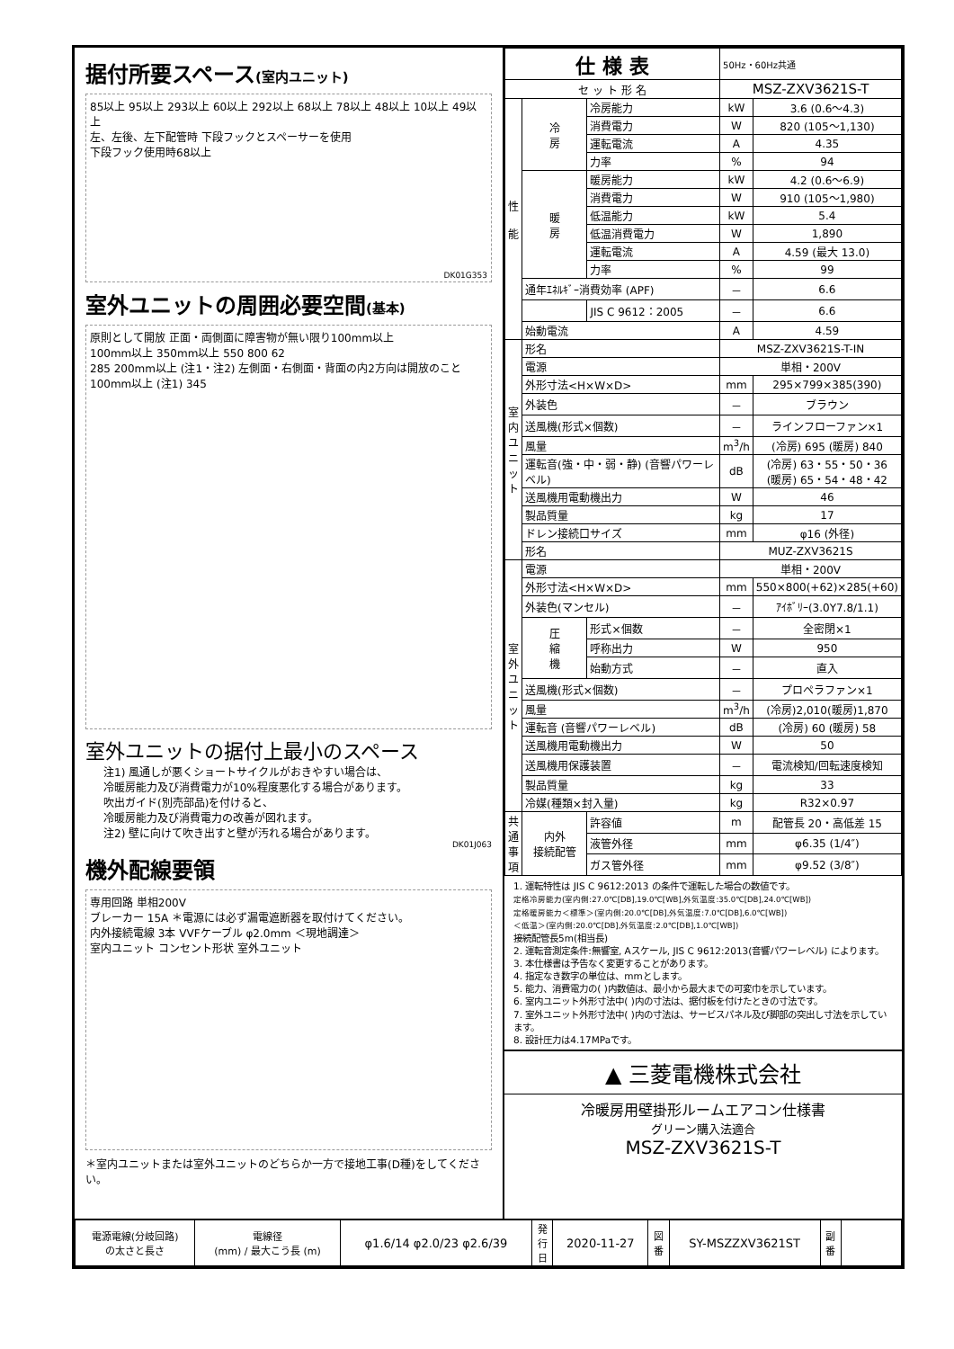据付所要スペース(室内ユニット)
85以上 95以上 293以上 60以上 292以上 68以上 78以上 48以上 10以上 49以上
左、左後、左下配管時 下段フックとスペーサーを使用
下段フック使用時68以上
DK01G353
室外ユニットの周囲必要空間(基本)
原則として開放 正面・両側面に障害物が無い限り100mm以上
100mm以上 350mm以上 550 800 62
285 200mm以上 (注1・注2) 左側面・右側面・背面の内2方向は開放のこと 100mm以上 (注1) 345
室外ユニットの据付上最小のスペース
注1) 風通しが悪くショートサイクルがおきやすい場合は、
冷暖房能力及び消費電力が10%程度悪化する場合があります。
吹出ガイド(別売部品)を付けると、
冷暖房能力及び消費電力の改善が図れます。
注2) 壁に向けて吹き出すと壁が汚れる場合があります。
DK01J063
機外配線要領
専用回路 単相200V
ブレーカー 15A ＊電源には必ず漏電遮断器を取付けてください。
内外接続電線 3本 VVFケーブル φ2.0mm ＜現地調達＞
室内ユニット コンセント形状 室外ユニット
＊室内ユニットまたは室外ユニットのどちらか一方で接地工事(D種)をしてください。
| 仕 様 表 | | | | 50Hz・60Hz共通 | |
| セ ッ ト 形 名 | | | | MSZ-ZXV3621S-T | |
| 性 能 | 冷 房 | 冷房能力 | | kW | 3.6 (0.6～4.3) |
| | | 消費電力 | | W | 820 (105～1,130) |
| | | 運転電流 | | A | 4.35 |
| | | 力率 | | % | 94 |
| | 暖 房 | 暖房能力 | | kW | 4.2 (0.6～6.9) |
| | | 消費電力 | | W | 910 (105～1,980) |
| | | 低温能力 | | kW | 5.4 |
| | | 低温消費電力 | | W | 1,890 |
| | | 運転電流 | | A | 4.59 (最大 13.0) |
| | | 力率 | | % | 99 |
| | 通年ｴﾈﾙｷﾞｰ消費効率 (APF) | | | － | 6.6 |
| | | JIS C 9612：2005 | | － | 6.6 |
| | 始動電流 | | | A | 4.59 |
| 室 内 ユ ニ ッ ト | 形名 | | | MSZ-ZXV3621S-T-IN | |
| | 電源 | | | 単相・200V | |
| | 外形寸法<H×W×D> | | | mm | 295×799×385(390) |
| | 外装色 | | | － | ブラウン |
| | 送風機(形式×個数) | | | － | ラインフローファン×1 |
| | 風量 | | | m<sup>3</sup>/h | (冷房) 695 (暖房) 840 |
| | 運転音(強・中・弱・静) (音響パワーレベル) | | | dB | (冷房) 63・55・50・36 (暖房) 65・54・48・42 |
| | 送風機用電動機出力 | | | W | 46 |
| | 製品質量 | | | kg | 17 |
| | ドレン接続口サイズ | | | mm | φ16 (外径) |
| | 形名 | | | MUZ-ZXV3621S | |
| 室 外 ユ ニ ッ ト | 電源 | | | 単相・200V | |
| | 外形寸法<H×W×D> | | | mm | 550×800(+62)×285(+60) |
| | 外装色(マンセル) | | | － | ｱｲﾎﾞﾘｰ(3.0Y7.8/1.1) |
| | 圧 縮 機 | 形式×個数 | | － | 全密閉×1 |
| | | 呼称出力 | | W | 950 |
| | | 始動方式 | | － | 直入 |
| | 送風機(形式×個数) | | | － | プロペラファン×1 |
| | 風量 | | | m<sup>3</sup>/h | (冷房)2,010(暖房)1,870 |
| | 運転音 (音響パワーレベル) | | | dB | (冷房) 60 (暖房) 58 |
| | 送風機用電動機出力 | | | W | 50 |
| | 送風機用保護装置 | | | － | 電流検知/回転速度検知 |
| | 製品質量 | | | kg | 33 |
| | 冷媒(種類×封入量) | | | kg | R32×0.97 |
| 共 通 事 項 | 内外 接続配管 | | 許容値 | m | 配管長 20・高低差 15 |
| | | | 液管外径 | mm | φ6.35 (1/4″) |
| | | | ガス管外径 | mm | φ9.52 (3/8″) |
1. 運転特性は JIS C 9612:2013 の条件で運転した場合の数値です。
定格冷房能力(室内側:27.0℃[DB],19.0℃[WB],外気温度:35.0℃[DB],24.0℃[WB])
定格暖房能力＜標準＞(室内側:20.0℃[DB],外気温度:7.0℃[DB],6.0℃[WB])
＜低温＞(室内側:20.0℃[DB],外気温度:2.0℃[DB],1.0℃[WB])
接続配管長5m(相当長)
2. 運転音測定条件:無響室, Aスケール, JIS C 9612:2013(音響パワーレベル) によります。
3. 本仕様書は予告なく変更することがあります。
4. 指定なき数字の単位は、mmとします。
5. 能力、消費電力の( )内数値は、最小から最大までの可変巾を示しています。
6. 室内ユニット外形寸法中( )内の寸法は、据付板を付けたときの寸法です。
7. 室外ユニット外形寸法中( )内の寸法は、サービスパネル及び脚部の突出し寸法を示しています。
8. 設計圧力は4.17MPaです。
▲ 三菱電機株式会社
冷暖房用壁掛形ルームエアコン仕様書
グリーン購入法適合
MSZ-ZXV3621S-T
| 電源電線(分岐回路) の太さと長さ | 電線径 (mm) / 最大こう長 (m) | φ1.6/14 φ2.0/23 φ2.6/39 | 発 行 日 | 2020-11-27 | 図 番 | SY-MSZZXV3621ST | 副 番 | |